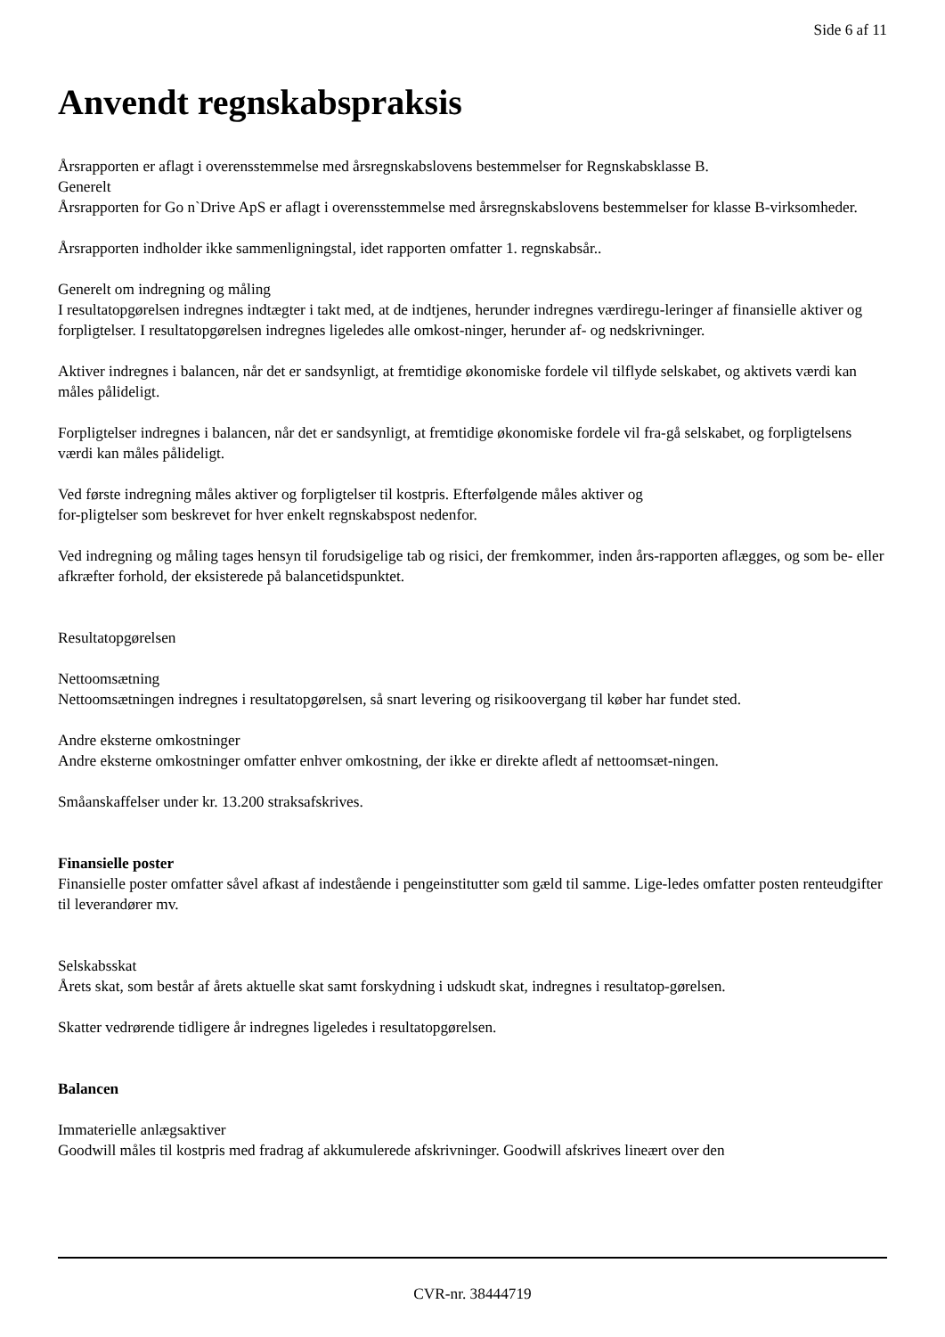Side 6 af 11
Anvendt regnskabspraksis
Årsrapporten er aflagt i overensstemmelse med årsregnskabslovens bestemmelser for Regnskabsklasse B.
Generelt
Årsrapporten for Go n`Drive ApS er aflagt i overensstemmelse med årsregnskabslovens bestemmelser for klasse B-virksomheder.
Årsrapporten indholder ikke sammenligningstal, idet rapporten omfatter 1. regnskabsår..
Generelt om indregning og måling
I resultatopgørelsen indregnes indtægter i takt med, at de indtjenes, herunder indregnes værdiregu-leringer af finansielle aktiver og forpligtelser. I resultatopgørelsen indregnes ligeledes alle omkost-ninger, herunder af- og nedskrivninger.
Aktiver indregnes i balancen, når det er sandsynligt, at fremtidige økonomiske fordele vil tilflyde selskabet, og aktivets værdi kan måles pålideligt.
Forpligtelser indregnes i balancen, når det er sandsynligt, at fremtidige økonomiske fordele vil fra-gå selskabet, og forpligtelsens værdi kan måles pålideligt.
Ved første indregning måles aktiver og forpligtelser til kostpris. Efterfølgende måles aktiver og
for-pligtelser som beskrevet for hver enkelt regnskabspost nedenfor.
Ved indregning og måling tages hensyn til forudsigelige tab og risici, der fremkommer, inden års-rapporten aflægges, og som be- eller afkræfter forhold, der eksisterede på balancetidspunktet.
Resultatopgørelsen
Nettoomsætning
Nettoomsætningen indregnes i resultatopgørelsen, så snart levering og risikoovergang til køber har fundet sted.
Andre eksterne omkostninger
Andre eksterne omkostninger omfatter enhver omkostning, der ikke er direkte afledt af nettoomsæt-ningen.
Småanskaffelser under kr. 13.200 straksafskrives.
Finansielle poster
Finansielle poster omfatter såvel afkast af indestående i pengeinstitutter som gæld til samme. Lige-ledes omfatter posten renteudgifter til leverandører mv.
Selskabsskat
Årets skat, som består af årets aktuelle skat samt forskydning i udskudt skat, indregnes i resultatop-gørelsen.
Skatter vedrørende tidligere år indregnes ligeledes i resultatopgørelsen.
Balancen
Immaterielle anlægsaktiver
Goodwill måles til kostpris med fradrag af akkumulerede afskrivninger. Goodwill afskrives lineært over den
CVR-nr. 38444719